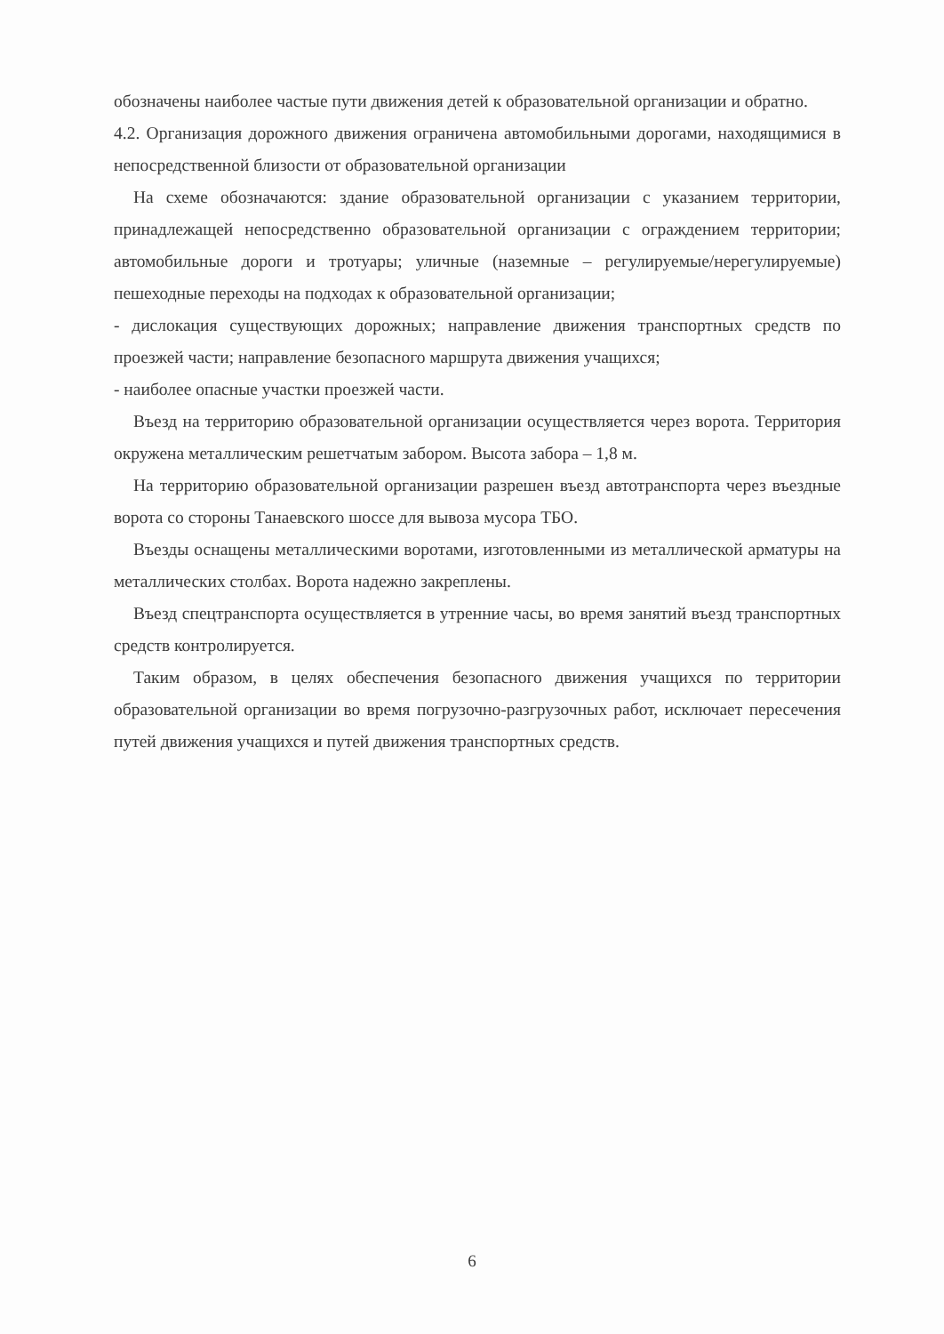обозначены наиболее частые пути движения детей к образовательной организации и обратно.
4.2. Организация дорожного движения ограничена автомобильными дорогами, находящимися в непосредственной близости от образовательной организации
На схеме обозначаются: здание образовательной организации с указанием территории, принадлежащей непосредственно образовательной организации с ограждением территории; автомобильные дороги и тротуары; уличные (наземные – регулируемые/нерегулируемые) пешеходные переходы на подходах к образовательной организации;
- дислокация существующих дорожных; направление движения транспортных средств по проезжей части; направление безопасного маршрута движения учащихся;
- наиболее опасные участки проезжей части.
Въезд на территорию образовательной организации осуществляется через ворота. Территория окружена металлическим решетчатым забором. Высота забора – 1,8 м.
На территорию образовательной организации разрешен въезд автотранспорта через въездные ворота со стороны Танаевского шоссе для вывоза мусора ТБО.
Въезды оснащены металлическими воротами, изготовленными из металлической арматуры на металлических столбах. Ворота надежно закреплены.
Въезд спецтранспорта осуществляется в утренние часы, во время занятий въезд транспортных средств контролируется.
Таким образом, в целях обеспечения безопасного движения учащихся по территории образовательной организации во время погрузочно-разгрузочных работ, исключает пересечения путей движения учащихся и путей движения транспортных средств.
6